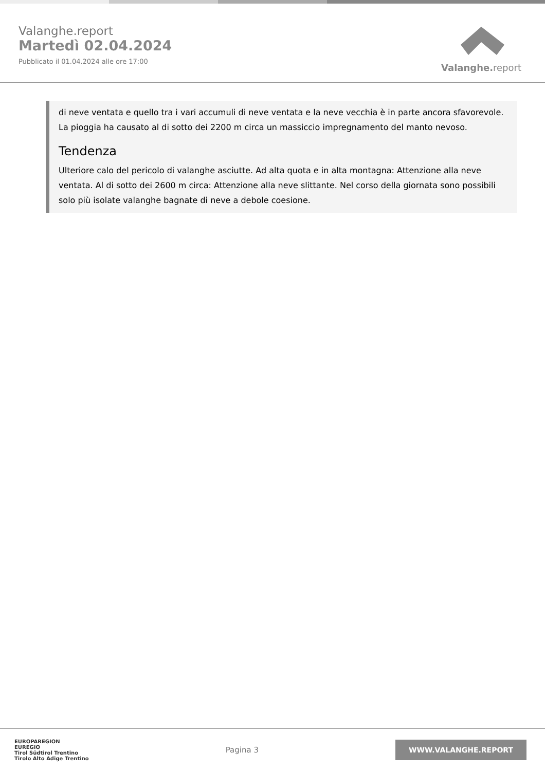Valanghe.report
Martedì 02.04.2024
Pubblicato il 01.04.2024 alle ore 17:00
Valanghe. report
di neve ventata e quello tra i vari accumuli di neve ventata e la neve vecchia è in parte ancora sfavorevole. La pioggia ha causato al di sotto dei 2200 m circa un massiccio impregnamento del manto nevoso.
Tendenza
Ulteriore calo del pericolo di valanghe asciutte. Ad alta quota e in alta montagna: Attenzione alla neve ventata. Al di sotto dei 2600 m circa: Attenzione alla neve slittante. Nel corso della giornata sono possibili solo più isolate valanghe bagnate di neve a debole coesione.
EUROPAREGION
EUREGIO
Tirol Südtirol Trentino
Tirolo Alto Adige Trentino
Pagina 3
WWW.VALANGHE.REPORT